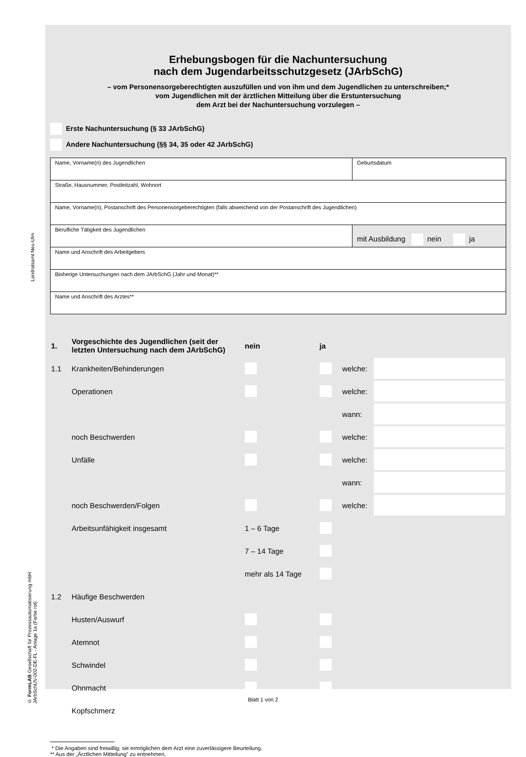Landratsamt Neu-Ulm
© FormLAB Gesellschaft für Prozessautomatisierung mbH
JArbSchUV-002-DE-FL - Anlage 1a (Farbe rot)
Erhebungsbogen für die Nachuntersuchung
nach dem Jugendarbeitsschutzgesetz (JArbSchG)
– vom Personensorgeberechtigten auszufüllen und von ihm und dem Jugendlichen zu unterschreiben;*
vom Jugendlichen mit der ärztlichen Mitteilung über die Erstuntersuchung
dem Arzt bei der Nachuntersuchung vorzulegen –
Erste Nachuntersuchung (§ 33 JArbSchG)
Andere Nachuntersuchung (§§ 34, 35 oder 42 JArbSchG)
| Name, Vorname(n) des Jugendlichen | Geburtsdatum |
| Straße, Hausnummer, Postleitzahl, Wohnort | |
| Name, Vorname(n), Postanschrift des Personensorgeberechtigten (falls abweichend von der Postanschrift des Jugendlichen) | |
| Berufliche Tätigkeit des Jugendlichen | mit Ausbildung nein ja |
| Name und Anschrift des Arbeitgebers | |
| Bisherige Untersuchungen nach dem JArbSchG (Jahr und Monat)** | |
| Name und Anschrift des Arztes** | |
| 1. | Vorgeschichte des Jugendlichen (seit der letzten Untersuchung nach dem JArbSchG) | nein | ja | | |
| 1.1 | Krankheiten/Behinderungen | | | welche: | |
| | Operationen | | | welche: | |
| | | | | wann: | |
| | noch Beschwerden | | | welche: | |
| | Unfälle | | | welche: | |
| | | | | wann: | |
| | noch Beschwerden/Folgen | | | welche: | |
| | Arbeitsunfähigkeit insgesamt | 1 – 6 Tage | | | |
| | | 7 – 14 Tage | | | |
| | | mehr als 14 Tage | | | |
| 1.2 | Häufige Beschwerden | | | | |
| | Husten/Auswurf | | | | |
| | Atemnot | | | | |
| | Schwindel | | | | |
| | Ohnmacht | | | | |
| | Kopfschmerz | | | | |
* Die Angaben sind freiwillig; sie ermöglichen dem Arzt eine zuverlässigere Beurteilung.
** Aus der „Ärztlichen Mitteilung” zu entnehmen.
Blatt 1 von 2